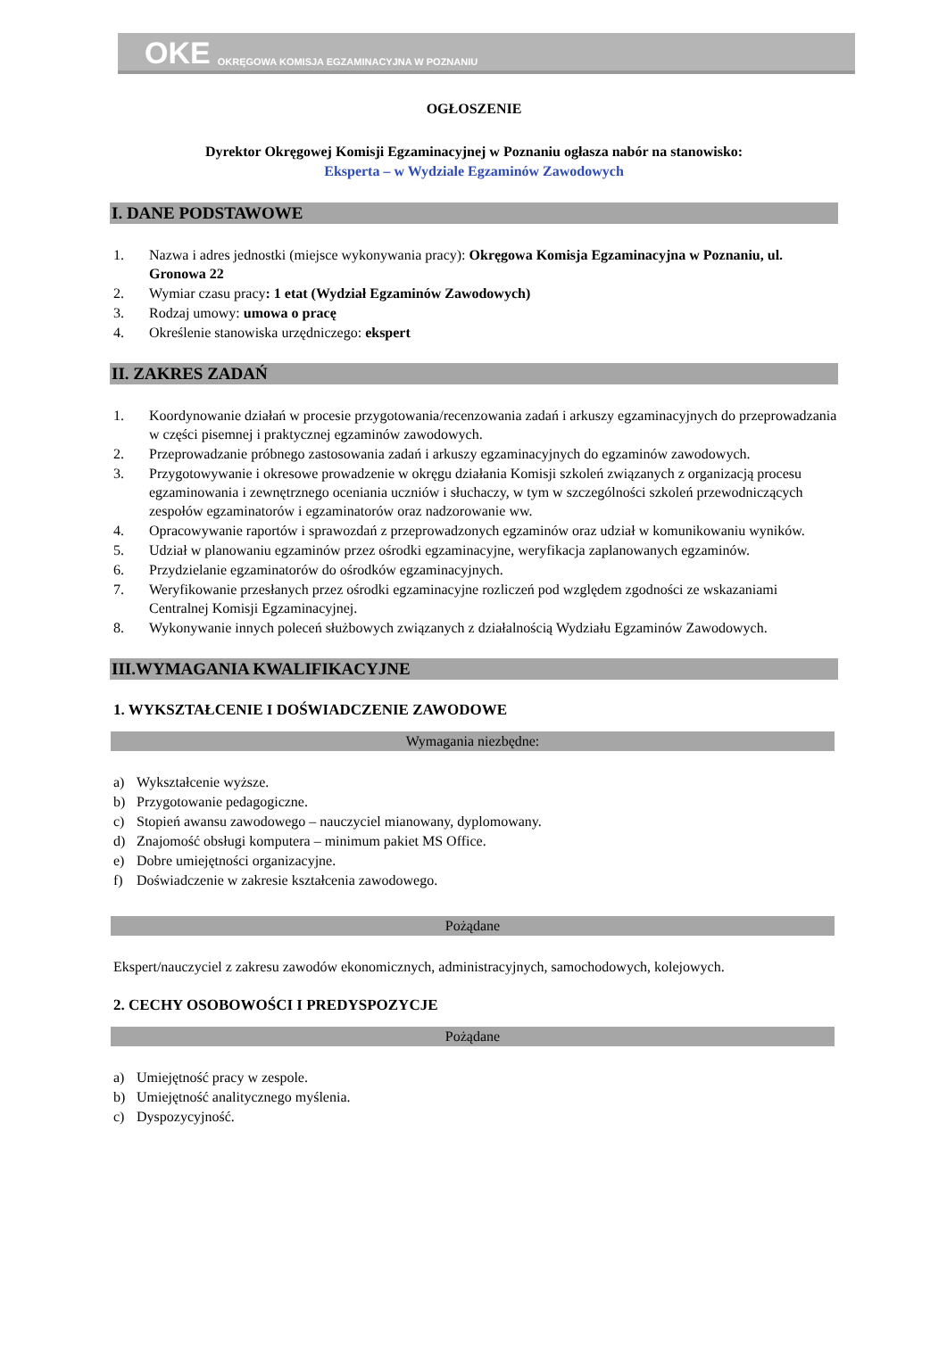OKE OKRĘGOWA KOMISJA EGZAMINACYJNA W POZNANIU
OGŁOSZENIE
Dyrektor Okręgowej Komisji Egzaminacyjnej w Poznaniu ogłasza nabór na stanowisko:
Eksperta – w Wydziale Egzaminów Zawodowych
I. DANE PODSTAWOWE
1. Nazwa i adres jednostki (miejsce wykonywania pracy): Okręgowa Komisja Egzaminacyjna w Poznaniu, ul. Gronowa 22
2. Wymiar czasu pracy: 1 etat (Wydział Egzaminów Zawodowych)
3. Rodzaj umowy: umowa o pracę
4. Określenie stanowiska urzędniczego: ekspert
II. ZAKRES ZADAŃ
1. Koordynowanie działań w procesie przygotowania/recenzowania zadań i arkuszy egzaminacyjnych do przeprowadzania w części pisemnej i praktycznej egzaminów zawodowych.
2. Przeprowadzanie próbnego zastosowania zadań i arkuszy egzaminacyjnych do egzaminów zawodowych.
3. Przygotowywanie i okresowe prowadzenie w okręgu działania Komisji szkoleń związanych z organizacją procesu egzaminowania i zewnętrznego oceniania uczniów i słuchaczy, w tym w szczególności szkoleń przewodniczących zespołów egzaminatorów i egzaminatorów oraz nadzorowanie ww.
4. Opracowywanie raportów i sprawozdań z przeprowadzonych egzaminów oraz udział w komunikowaniu wyników.
5. Udział w planowaniu egzaminów przez ośrodki egzaminacyjne, weryfikacja zaplanowanych egzaminów.
6. Przydzielanie egzaminatorów do ośrodków egzaminacyjnych.
7. Weryfikowanie przesłanych przez ośrodki egzaminacyjne rozliczeń pod względem zgodności ze wskazaniami Centralnej Komisji Egzaminacyjnej.
8. Wykonywanie innych poleceń służbowych związanych z działalnością Wydziału Egzaminów Zawodowych.
III.WYMAGANIA KWALIFIKACYJNE
1. WYKSZTAŁCENIE I DOŚWIADCZENIE ZAWODOWE
Wymagania niezbędne:
a) Wykształcenie wyższe.
b) Przygotowanie pedagogiczne.
c) Stopień awansu zawodowego – nauczyciel mianowany, dyplomowany.
d) Znajomość obsługi komputera – minimum pakiet MS Office.
e) Dobre umiejętności organizacyjne.
f) Doświadczenie w zakresie kształcenia zawodowego.
Pożądane
Ekspert/nauczyciel z zakresu zawodów ekonomicznych, administracyjnych, samochodowych, kolejowych.
2. CECHY OSOBOWOŚCI I PREDYSPOZYCJE
Pożądane
a) Umiejętność pracy w zespole.
b) Umiejętność analitycznego myślenia.
c) Dyspozycyjność.